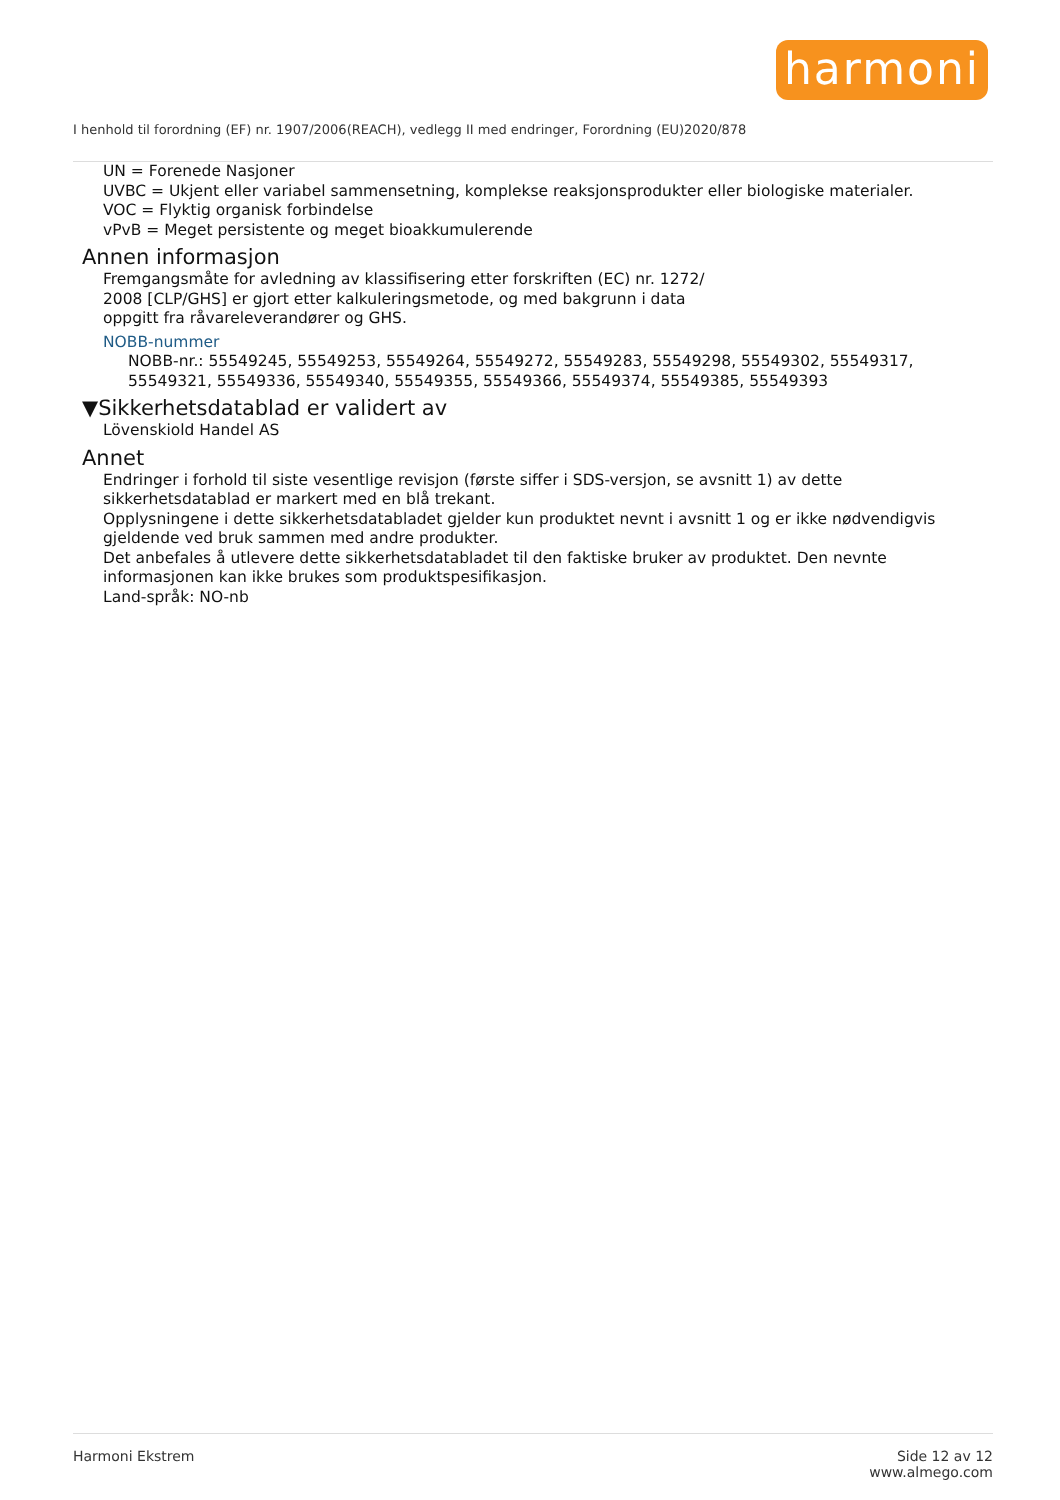harmoni
I henhold til forordning (EF) nr. 1907/2006(REACH), vedlegg II med endringer, Forordning (EU)2020/878
UN = Forenede Nasjoner
UVBC = Ukjent eller variabel sammensetning, komplekse reaksjonsprodukter eller biologiske materialer.
VOC = Flyktig organisk forbindelse
vPvB = Meget persistente og meget bioakkumulerende
Annen informasjon
Fremgangsmåte for avledning av klassifisering etter forskriften (EC) nr. 1272/
2008 [CLP/GHS] er gjort etter kalkuleringsmetode, og med bakgrunn i data
oppgitt fra råvareleverandører og GHS.
NOBB-nummer
NOBB-nr.: 55549245, 55549253, 55549264, 55549272, 55549283, 55549298, 55549302, 55549317, 55549321, 55549336, 55549340, 55549355, 55549366, 55549374, 55549385, 55549393
▼Sikkerhetsdatablad er validert av
Lövenskiold Handel AS
Annet
Endringer i forhold til siste vesentlige revisjon (første siffer i SDS-versjon, se avsnitt 1) av dette sikkerhetsdatablad er markert med en blå trekant.
Opplysningene i dette sikkerhetsdatabladet gjelder kun produktet nevnt i avsnitt 1 og er ikke nødvendigvis gjeldende ved bruk sammen med andre produkter.
Det anbefales å utlevere dette sikkerhetsdatabladet til den faktiske bruker av produktet. Den nevnte informasjonen kan ikke brukes som produktspesifikasjon.
Land-språk: NO-nb
Harmoni Ekstrem Side 12 av 12
www.almego.com